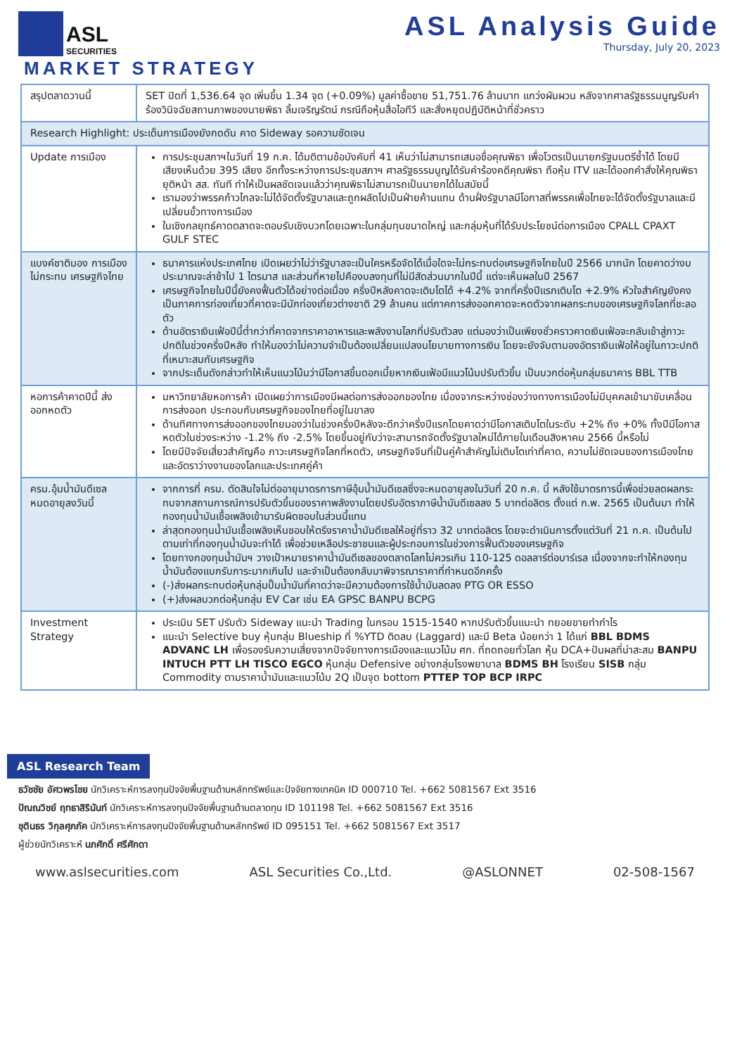ASL
SECURITIES
ASL Analysis Guide
Thursday, July 20, 2023
MARKET STRATEGY
| สรุปตลาดวานนี้ | SET ปิดที่ 1,536.64 จุด เพิ่มขึ้น 1.34 จุด (+0.09%) มูลค่าซื้อขาย 51,751.76 ล้านบาท แกว่งผันผวน หลังจากศาลรัฐธรรมนูญรับคำร้องวินิจฉัยสถานภาพของนายพิธา ลิ้มเจริญรัตน์ กรณีถือหุ้นสื่อไอทีวี และสั่งหยุดปฏิบัติหน้าที่ชั่วคราว |
| Research Highlight: ประเด็นการเมืองยังกดดัน คาด Sideway รอความชัดเจน | |
| Update การเมือง | การประชุมสภาฯในวันที่ 19 ก.ค. ได้มติตามข้อบังคับที่ 41 เห็นว่าไม่สามารถเสนอชื่อคุณพิธา เพื่อโวตรเป็นนายกรัฐมนตรีซ้ำได้ โดยมีเสียงเห็นด้วย 395 เสียง อีกทั้งระหว่างการประชุมสภาฯ ศาลรัฐธรรมนูญได้รับคำร้องคดีคุณพิธา ถือหุ้น ITV และได้ออกคำสั่งให้คุณพิธา ยุติหน้า สส. ทันที ทำให้เป็นผลชัดเจนแล้วว่าคุณพิธาไม่สามารถเป็นนายกได้ในสมัยนี้ เรามองว่าพรรคก้าวไกลจะไม่ได้จัดตั้งรัฐบาลและถูกผลัดไปเป็นฝ่ายค้านแทน ด้านฝั่งรัฐบาลมีโอกาสที่พรรคเพื่อไทยจะได้จัดตั้งรัฐบาลและมีเปลี่ยนขั้วทางการเมือง ในเชิงกลยุทธ์คาดตลาดจะตอบรับเชิงบวกโดยเฉพาะในกลุ่มทุนขนาดใหญ่ และกลุ่มหุ้นที่ได้รับประโยชน์ต่อการเมือง CPALL CPAXT GULF STEC |
| แบงค์ชาติมอง การเมืองไม่กระทบ เศรษฐกิจไทย | ธนาคารแห่งประเทศไทย เปิดเผยว่าไม่ว่ารัฐบาลจะเป็นใครหรือจัดได้เมื่อใดจะไม่กระทบต่อเศรษฐกิจไทยในปี 2566 มากนัก โดยคาดว่างบประมาณจะล่าช้าไป 1 ไตรมาส และส่วนที่หายไปคืองบลงทุนที่ไม่มีสัดส่วนมากในปีนี้ แต่จะเห็นผลในปี 2567 เศรษฐกิจไทยในปีนี้ยังคงฟื้นตัวได้อย่างต่อเนื่อง ครึ่งปีหลังคาดจะเติบโตได้ +4.2% จากที่ครึ่งปีแรกเติบโต +2.9% หัวใจสำคัญยังคงเป็นภาคการท่องเที่ยวที่คาดจะมีนักท่องเที่ยวต่างชาติ 29 ล้านคน แต่ภาคการส่งออกคาดจะหดตัวจากผลกระทบของเศรษฐกิจโลกที่ชะลอตัว ด้านอัตราเงินเฟ้อปีนี้ต่ำกว่าที่คาดจากราคาอาหารและพลังงานโลกที่ปรับตัวลง แต่มองว่าเป็นเพียงชั่วคราวคาดเงินเฟ้อจะกลับเข้าสู่ภาวะปกติในช่วงครึ่งปีหลัง ทำให้มองว่าไม่ความจำเป็นต้องเปลี่ยนแปลงนโยบายทางการเงิน โดยจะยังจับตามองอัตราเงินเฟ้อให้อยู่ในภาวะปกติที่เหมาะสมกับเศรษฐกิจ จากประเด็นดังกล่าวทำให้เห็นแนวโน้มว่ามีโอกาสขึ้นดอกเบี้ยหากเงินเฟ้อมีแนวโน้มปรับตัวขึ้น เป็นบวกต่อหุ้นกลุ่มธนาคาร BBL TTB |
| หอการค้าคาดปีนี้ ส่งออกหดตัว | มหาวิทยาลัยหอการค้า เปิดเผยว่าการเมืองมีผลต่อการส่งออกของไทย เนื่องจากระหว่างช่องว่างทางการเมืองไม่มีบุคคลเข้ามาขับเคลื่อนการส่งออก ประกอบกับเศรษฐกิจของไทยที่อยู่ในขาลง ด้านทิศทางการส่งออกของไทยมองว่าในช่วงครึ่งปีหลังจะดีกว่าครึ่งปีแรกโดยคาดว่ามีโอกาสเติบโตในระดับ +2% ถึง +0% ทั้งปีมีโอกาสหดตัวในช่วงระหว่าง -1.2% ถึง -2.5% โดยขึ้นอยู่กับว่าจะสามารถจัดตั้งรัฐบาลใหม่ได้ภายในเดือนสิงหาคม 2566 นี้หรือไม่ โดยมีปัจจัยเสี่ยวสำคัญคือ ภาวะเศรษฐกิจโลกที่หดตัว, เศรษฐกิจจีนที่เป็นคู่ค้าสำคัญไม่เติบโตเท่าที่คาด, ความไม่ชัดเจนของการเมืองไทยและอัตราว่างงานของโลกและประเทศคู่ค้า |
| ครม.อุ้มน้ำมันดีเซล หมดอายุลงวันนี้ | จากการที่ ครม. ตัดสินใจไม่ต่ออายุมาตรการภาษีอุ้มน้ำมันดีเซลซึ่งจะหมดอายุลงในวันที่ 20 ก.ค. นี้ หลังใช้มาตรการนี้เพื่อช่วยลดผลกระทบจากสถานการณ์การปรับตัวขึ้นของราคาพลังงานโดยปรับอัตราภาษีน้ำมันดีเซลลง 5 บาทต่อลิตร ตั้งแต่ ก.พ. 2565 เป็นต้นมา ทำให้กองทุนน้ำมันเชื้อเพลิงเข้ามารับผิดชอบในส่วนนี้แทน ล่าสุดกองทุนน้ำมันเชื้อเพลิงเห็นชอบให้ตรึงราคาน้ำมันดีเซลให้อยู่ที่ราว 32 บาทต่อลิตร โดยจะดำเนินการตั้งแต่วันที่ 21 ก.ค. เป็นต้นไปตามเท่าที่กองทุนน้ำมันจะทำได้ เพื่อช่วยเหลือประชาชนและผู้ประกอบการในช่วงการฟื้นตัวของเศรษฐกิจ โดยทางกองทุนน้ำมันฯ วางเป้าหมายราคาน้ำมันดีเซลของตลาดโลกไม่ควรเกิน 110-125 ดอลลาร์ต่อบาร์เรล เนื่องจากจะทำให้กองทุนน้ำมันต้องแบกรับภาระมากเกินไป และจำเป็นต้องกลับมาพิจารณาราคาที่กำหนดอีกครั้ง (-)ส่งผลกระทบต่อหุ้นกลุ่มปั๊มน้ำมันที่คาดว่าจะมีความต้องการใช้น้ำมันลดลง PTG OR ESSO (+)ส่งผลบวกต่อหุ้นกลุ่ม EV Car เช่น EA GPSC BANPU BCPG |
| Investment Strategy | ประเมิน SET ปรับตัว Sideway แนะนำ Trading ในกรอบ 1515-1540 หากปรับตัวขึ้นแนะนำ ทยอยขายทำกำไร แนะนำ Selective buy หุ้นกลุ่ม Blueship ที่ %YTD ติดลบ (Laggard) และมี Beta น้อยกว่า 1 ได้แก่ BBL BDMS ADVANC LH เพื่อรองรับความเสี่ยงจากปัจจัยทางการเมืองและแนวโน้ม ศก. ที่ถดถอยทั่วโลก หุ้น DCA+ปันผลที่น่าสะสม BANPU INTUCH PTT LH TISCO EGCO หุ้นกลุ่ม Defensive อย่างกลุ่มโรงพยาบาล BDMS BH โรงเรียน SISB กลุ่ม Commodity ตามราคาน้ำมันและแนวโน้ม 2Q เป็นจุด bottom PTTEP TOP BCP IRPC |
ASL Research Team
ธวัชชัย อัศวพรไชย นักวิเคราะห์การลงทุนปัจจัยพื้นฐานด้านหลักทรัพย์และปัจจัยทางเทคนิค ID 000710 Tel. +662 5081567 Ext 3516
ปัณณวิชย์ ฤทธาสิรินันท์ นักวิเคราะห์การลงทุนปัจจัยพื้นฐานด้านตลาดทุน ID 101198 Tel. +662 5081567 Ext 3516
ชุตินธร วิกุลศุภภัค นักวิเคราะห์การลงทุนปัจจัยพื้นฐานด้านหลักทรัพย์ ID 095151 Tel. +662 5081567 Ext 3517
ผู้ช่วยนักวิเคราะห์ นภศักดิ์ ศรีศักดา
www.aslsecurities.com ASL Securities Co.,Ltd. @ASLONNET 02-508-1567